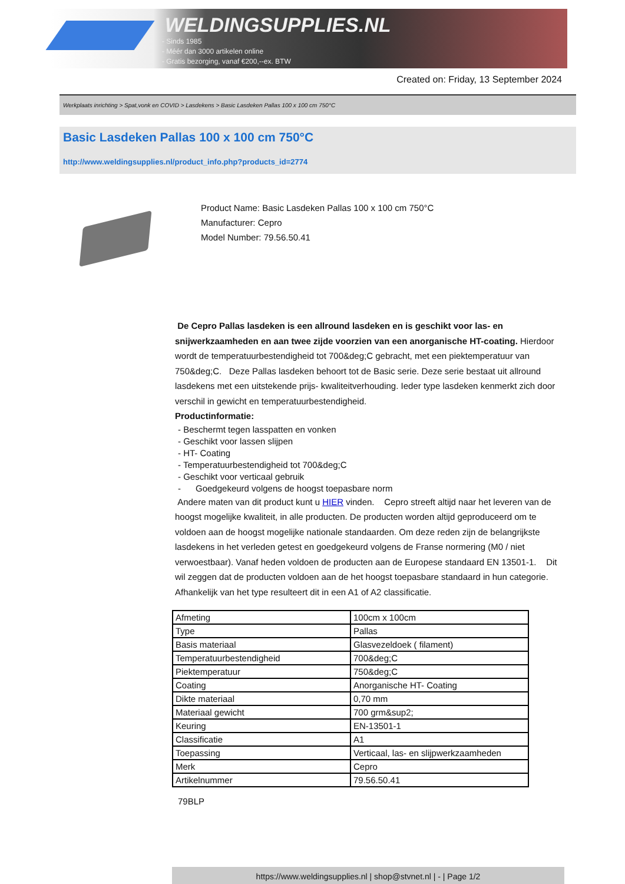WELDINGSUPPLIES.NL
- Sinds 1985
- Méér dan 3000 artikelen online
- Gratis bezorging, vanaf €200,--ex. BTW
Created on: Friday, 13 September 2024
Werkplaats inrichting > Spat,vonk en COVID > Lasdekens > Basic Lasdeken Pallas 100 x 100 cm 750°C
Basic Lasdeken Pallas 100 x 100 cm 750°C
http://www.weldingsupplies.nl/product_info.php?products_id=2774
Product Name: Basic Lasdeken Pallas 100 x 100 cm 750°C
Manufacturer: Cepro
Model Number: 79.56.50.41
De Cepro Pallas lasdeken is een allround lasdeken en is geschikt voor las- en snijwerkzaamheden en aan twee zijde voorzien van een anorganische HT-coating. Hierdoor wordt de temperatuurbestendigheid tot 700&deg;C gebracht, met een piektemperatuur van 750&deg;C. Deze Pallas lasdeken behoort tot de Basic serie. Deze serie bestaat uit allround lasdekens met een uitstekende prijs- kwaliteitverhouding. Ieder type lasdeken kenmerkt zich door verschil in gewicht en temperatuurbestendigheid.
Productinformatie:
- Beschermt tegen lasspatten en vonken
- Geschikt voor lassen slijpen
- HT- Coating
- Temperatuurbestendigheid tot 700&deg;C
- Geschikt voor verticaal gebruik
- Goedgekeurd volgens de hoogst toepasbare norm
Andere maten van dit product kunt u HIER vinden. Cepro streeft altijd naar het leveren van de hoogst mogelijke kwaliteit, in alle producten. De producten worden altijd geproduceerd om te voldoen aan de hoogst mogelijke nationale standaarden. Om deze reden zijn de belangrijkste lasdekens in het verleden getest en goedgekeurd volgens de Franse normering (M0 / niet verwoestbaar). Vanaf heden voldoen de producten aan de Europese standaard EN 13501-1. Dit wil zeggen dat de producten voldoen aan de het hoogst toepasbare standaard in hun categorie. Afhankelijk van het type resulteert dit in een A1 of A2 classificatie.
| Afmeting | 100cm x 100cm |
| Type | Pallas |
| Basis materiaal | Glasvezeldoek ( filament) |
| Temperatuurbestendigheid | 700&deg;C |
| Piektemperatuur | 750&deg;C |
| Coating | Anorganische HT- Coating |
| Dikte materiaal | 0,70 mm |
| Materiaal gewicht | 700 grm&sup2; |
| Keuring | EN-13501-1 |
| Classificatie | A1 |
| Toepassing | Verticaal, las- en slijpwerkzaamheden |
| Merk | Cepro |
| Artikelnummer | 79.56.50.41 |
79BLP
https://www.weldingsupplies.nl | shop@stvnet.nl | - | Page 1/2